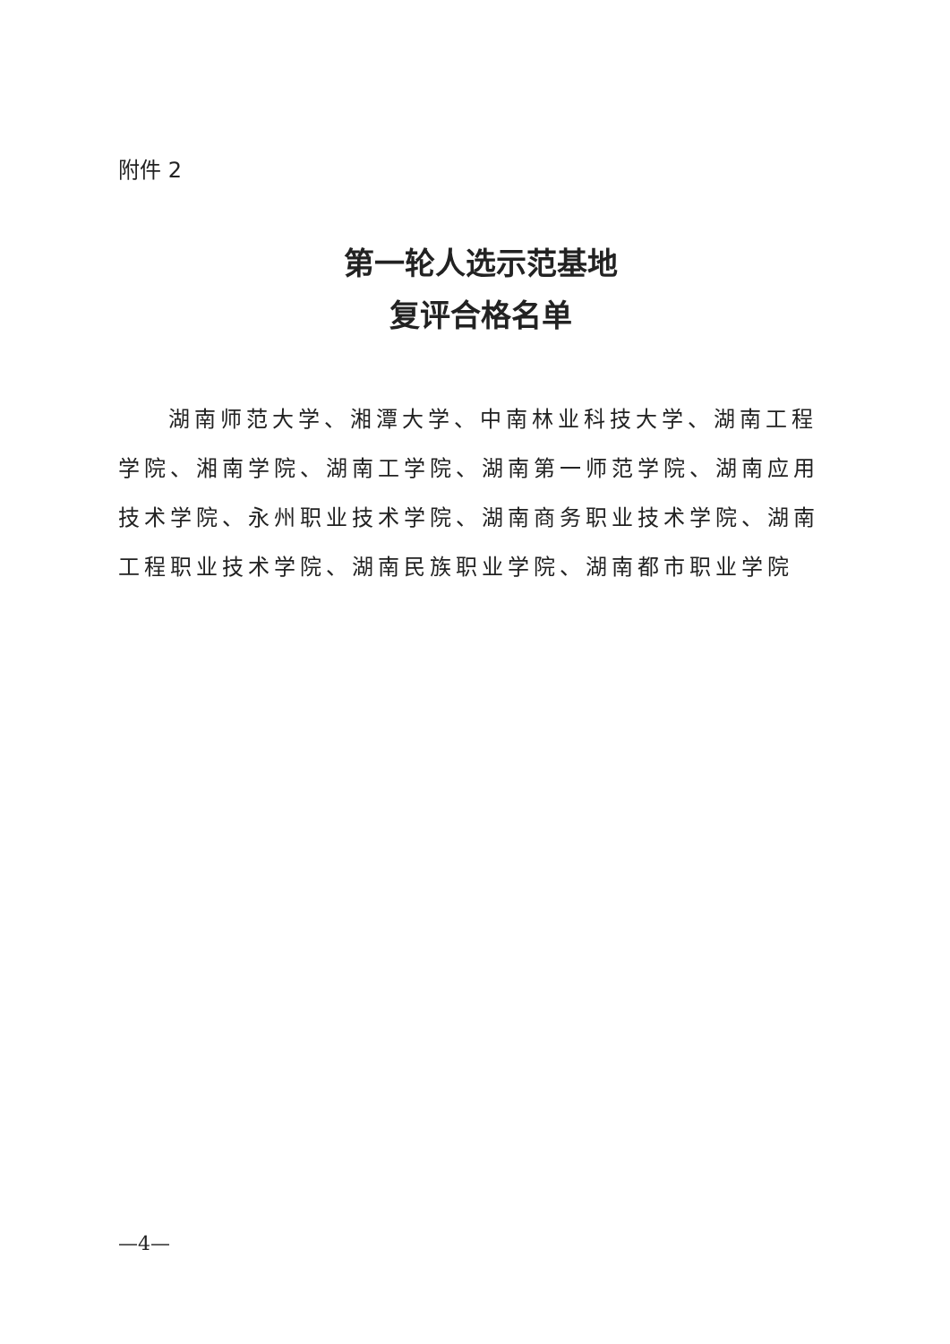附件 2
第一轮人选示范基地
复评合格名单
湖南师范大学、湘潭大学、中南林业科技大学、湖南工程学院、湘南学院、湖南工学院、湖南第一师范学院、湖南应用技术学院、永州职业技术学院、湖南商务职业技术学院、湖南工程职业技术学院、湖南民族职业学院、湖南都市职业学院
—4—